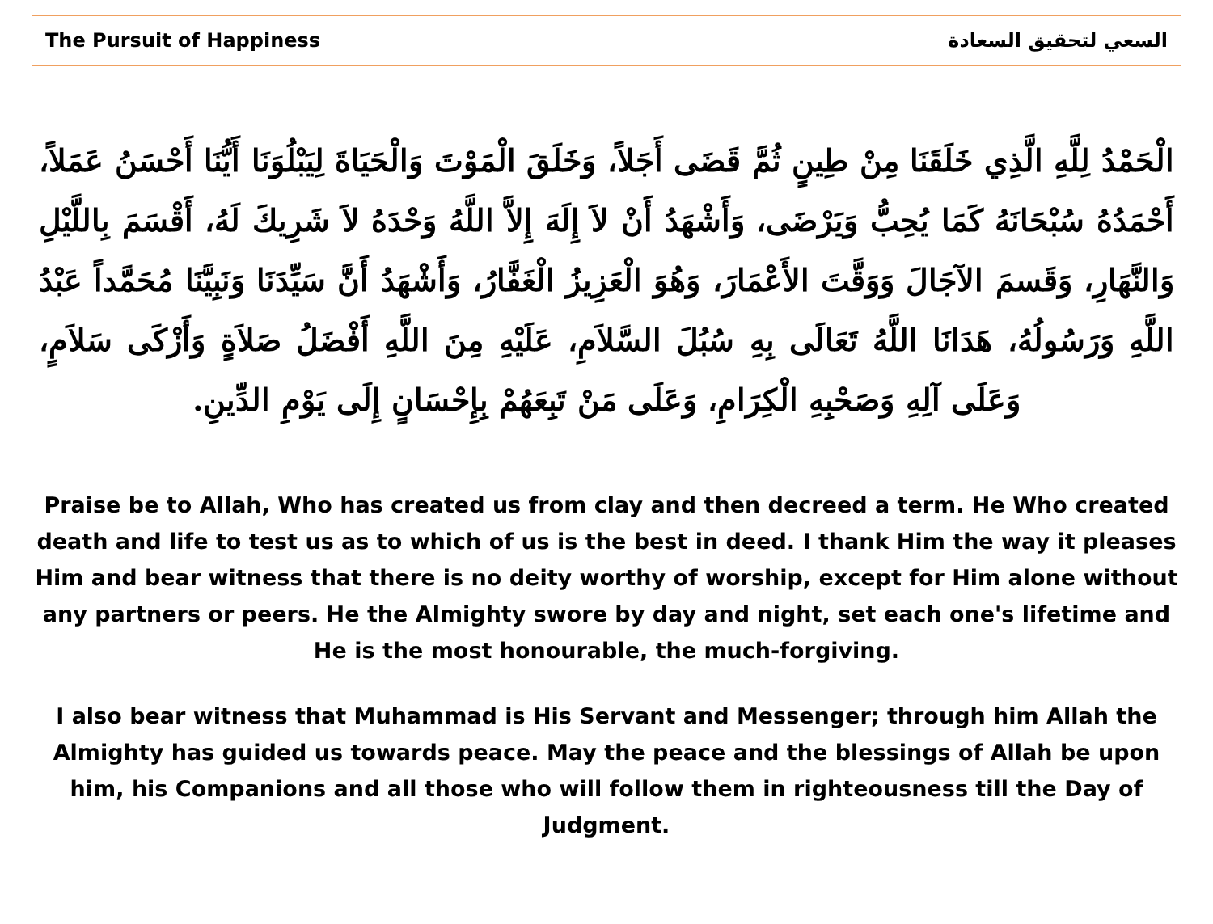The Pursuit of Happiness السعي لتحقيق السعادة
الْحَمْدُ لِلَّهِ الَّذِي خَلَقَنَا مِنْ طِينٍ ثُمَّ قَضَى أَجَلاً، وَخَلَقَ الْمَوْتَ وَالْحَيَاةَ لِيَبْلُوَنَا أَيُّنَا أَحْسَنُ عَمَلاً، أَحْمَدُهُ سُبْحَانَهُ كَمَا يُحِبُّ وَيَرْضَى، وَأَشْهَدُ أَنْ لاَ إِلَهَ إِلاَّ اللَّهُ وَحْدَهُ لاَ شَرِيكَ لَهُ، أَقْسَمَ بِاللَّيْلِ وَالنَّهَارِ، وَقَسمَ الآجَالَ وَوَقَّتَ الأَعْمَارَ، وَهُوَ الْعَزِيزُ الْغَفَّارُ، وَأَشْهَدُ أَنَّ سَيِّدَنَا وَنَبِيَّنَا مُحَمَّداً عَبْدُ اللَّهِ وَرَسُولُهُ، هَدَانَا اللَّهُ تَعَالَى بِهِ سُبُلَ السَّلاَمِ، عَلَيْهِ مِنَ اللَّهِ أَفْضَلُ صَلاَةٍ وَأَزْكَى سَلاَمٍ، وَعَلَى آلِهِ وَصَحْبِهِ الْكِرَامِ، وَعَلَى مَنْ تَبِعَهُمْ بِإِحْسَانٍ إِلَى يَوْمِ الدِّينِ.
Praise be to Allah, Who has created us from clay and then decreed a term. He Who created death and life to test us as to which of us is the best in deed. I thank Him the way it pleases Him and bear witness that there is no deity worthy of worship, except for Him alone without any partners or peers. He the Almighty swore by day and night, set each one's lifetime and He is the most honourable, the much-forgiving.
I also bear witness that Muhammad is His Servant and Messenger; through him Allah the Almighty has guided us towards peace. May the peace and the blessings of Allah be upon him, his Companions and all those who will follow them in righteousness till the Day of Judgment.